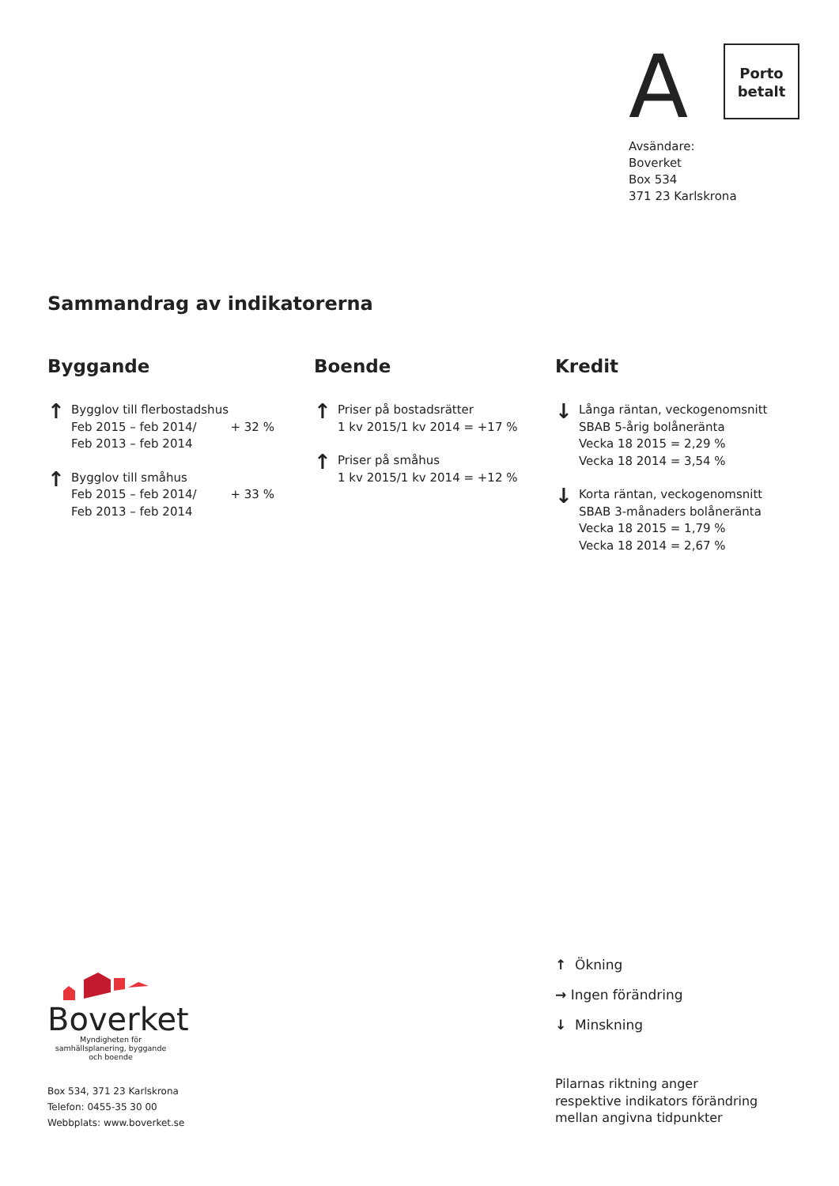A Porto
betalt
Avsändare:
Boverket
Box 534
371 23 Karlskrona
Sammandrag av indikatorerna
Byggande
↑
Bygglov till flerbostadshus
Feb 2015 – feb 2014/ + 32 %
Feb 2013 – feb 2014
↑
Bygglov till småhus
Feb 2015 – feb 2014/ + 33 %
Feb 2013 – feb 2014
Boende
↑
Priser på bostadsrätter
1 kv 2015/1 kv 2014 = +17 %
↑
Priser på småhus
1 kv 2015/1 kv 2014 = +12 %
Kredit
↓
Långa räntan, veckogenomsnitt
SBAB 5-årig bolåneränta
Vecka 18 2015 = 2,29 %
Vecka 18 2014 = 3,54 %
↓
Korta räntan, veckogenomsnitt
SBAB 3-månaders bolåneränta
Vecka 18 2015 = 1,79 %
Vecka 18 2014 = 2,67 %
Boverket
Myndigheten för samhällsplanering, byggande och boende
Box 534, 371 23 Karlskrona
Telefon: 0455-35 30 00
Webbplats: www.boverket.se
↑ Ökning
→ Ingen förändring
↓ Minskning
Pilarnas riktning anger
respektive indikators förändring
mellan angivna tidpunkter